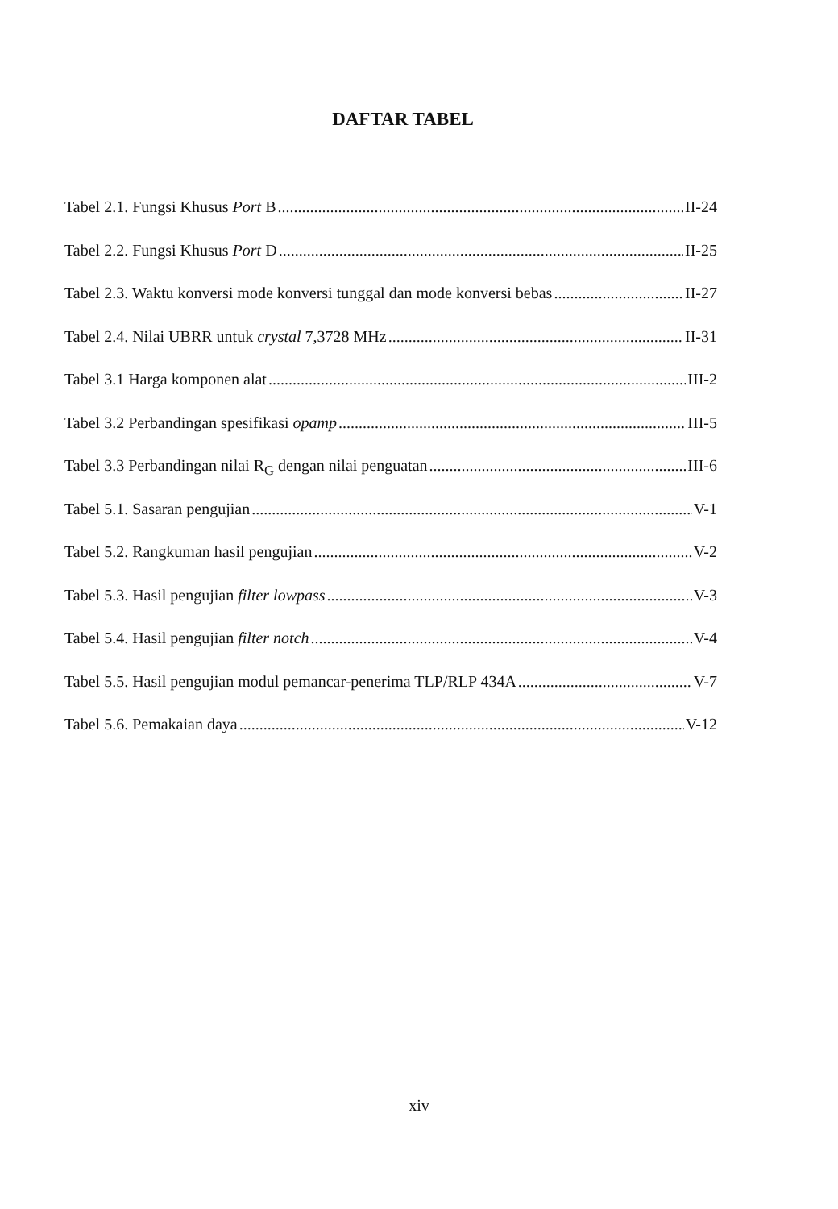DAFTAR TABEL
Tabel 2.1. Fungsi Khusus Port B II-24
Tabel 2.2. Fungsi Khusus Port D II-25
Tabel 2.3. Waktu konversi mode konversi tunggal dan mode konversi bebas II-27
Tabel 2.4. Nilai UBRR untuk crystal 7,3728 MHz II-31
Tabel 3.1 Harga komponen alat III-2
Tabel 3.2 Perbandingan spesifikasi opamp III-5
Tabel 3.3 Perbandingan nilai R<sub>G</sub> dengan nilai penguatan III-6
Tabel 5.1. Sasaran pengujian V-1
Tabel 5.2. Rangkuman hasil pengujian V-2
Tabel 5.3. Hasil pengujian filter lowpass V-3
Tabel 5.4. Hasil pengujian filter notch V-4
Tabel 5.5. Hasil pengujian modul pemancar-penerima TLP/RLP 434A V-7
Tabel 5.6. Pemakaian daya V-12
xiv